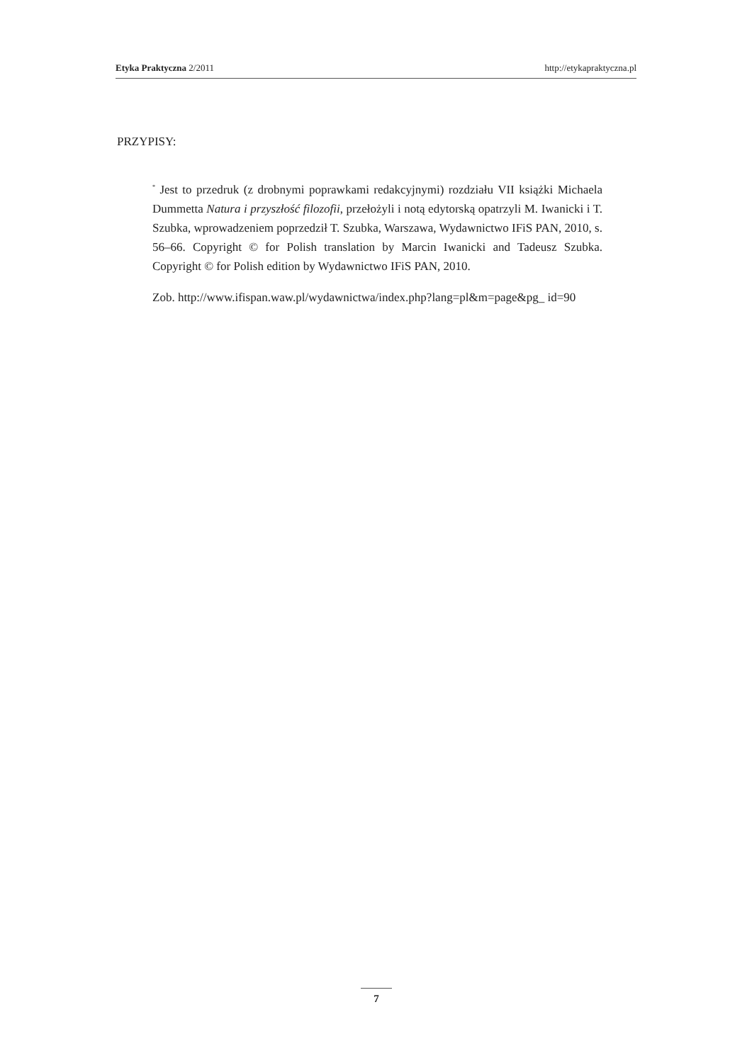Etyka Praktyczna 2/2011 http://etykapraktyczna.pl
PRZYPISY:
<sup>*</sup> Jest to przedruk (z drobnymi poprawkami redakcyjnymi) rozdziału VII książki Michaela Dummetta Natura i przyszłość filozofii, przełożyli i notą edytorską opatrzyli M. Iwanicki i T. Szubka, wprowadzeniem poprzedził T. Szubka, Warszawa, Wydawnictwo IFiS PAN, 2010, s. 56–66. Copyright © for Polish translation by Marcin Iwanicki and Tadeusz Szubka. Copyright © for Polish edition by Wydawnictwo IFiS PAN, 2010.
Zob. http://www.ifispan.waw.pl/wydawnictwa/index.php?lang=pl&m=page&pg_ id=90
7